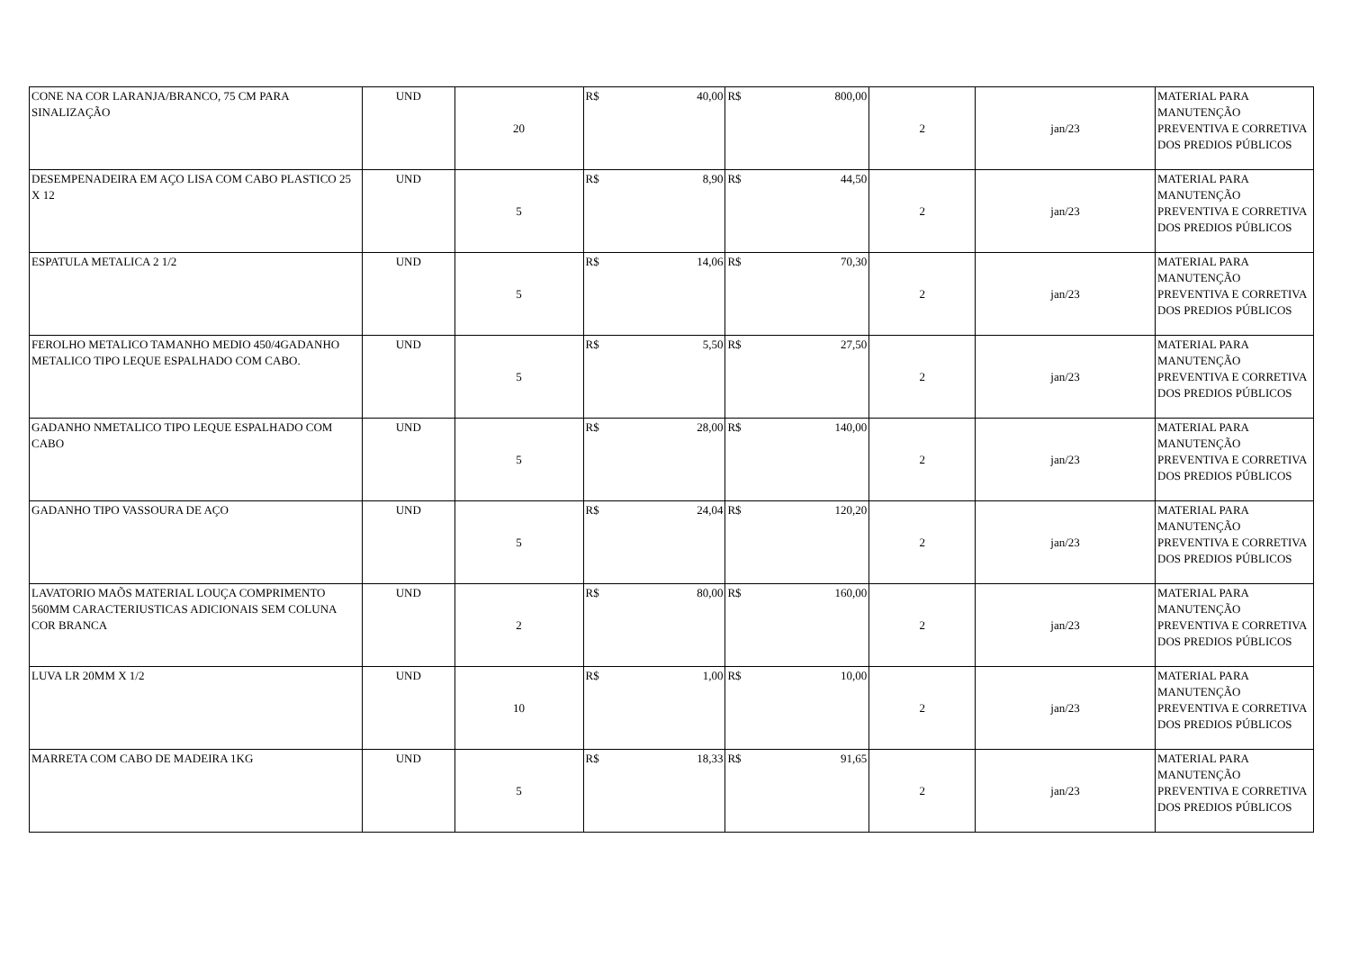| CONE NA COR LARANJA/BRANCO, 75 CM PARA SINALIZAÇÃO | UND | 20 | R$ 40,00 | R$ 800,00 | 2 | jan/23 | MATERIAL PARA MANUTENÇÃO PREVENTIVA E CORRETIVA DOS PREDIOS PÚBLICOS |
| DESEMPENADEIRA EM AÇO LISA COM CABO PLASTICO 25 X 12 | UND | 5 | R$ 8,90 | R$ 44,50 | 2 | jan/23 | MATERIAL PARA MANUTENÇÃO PREVENTIVA E CORRETIVA DOS PREDIOS PÚBLICOS |
| ESPATULA METALICA 2 1/2 | UND | 5 | R$ 14,06 | R$ 70,30 | 2 | jan/23 | MATERIAL PARA MANUTENÇÃO PREVENTIVA E CORRETIVA DOS PREDIOS PÚBLICOS |
| FEROLHO METALICO TAMANHO MEDIO 450/4GADANHO METALICO TIPO LEQUE ESPALHADO COM CABO. | UND | 5 | R$ 5,50 | R$ 27,50 | 2 | jan/23 | MATERIAL PARA MANUTENÇÃO PREVENTIVA E CORRETIVA DOS PREDIOS PÚBLICOS |
| GADANHO NMETALICO TIPO LEQUE ESPALHADO COM CABO | UND | 5 | R$ 28,00 | R$ 140,00 | 2 | jan/23 | MATERIAL PARA MANUTENÇÃO PREVENTIVA E CORRETIVA DOS PREDIOS PÚBLICOS |
| GADANHO TIPO VASSOURA DE AÇO | UND | 5 | R$ 24,04 | R$ 120,20 | 2 | jan/23 | MATERIAL PARA MANUTENÇÃO PREVENTIVA E CORRETIVA DOS PREDIOS PÚBLICOS |
| LAVATORIO MAÕS MATERIAL LOUÇA COMPRIMENTO 560MM CARACTERIUSTICAS ADICIONAIS SEM COLUNA COR BRANCA | UND | 2 | R$ 80,00 | R$ 160,00 | 2 | jan/23 | MATERIAL PARA MANUTENÇÃO PREVENTIVA E CORRETIVA DOS PREDIOS PÚBLICOS |
| LUVA LR 20MM X 1/2 | UND | 10 | R$ 1,00 | R$ 10,00 | 2 | jan/23 | MATERIAL PARA MANUTENÇÃO PREVENTIVA E CORRETIVA DOS PREDIOS PÚBLICOS |
| MARRETA COM CABO DE MADEIRA 1KG | UND | 5 | R$ 18,33 | R$ 91,65 | 2 | jan/23 | MATERIAL PARA MANUTENÇÃO PREVENTIVA E CORRETIVA DOS PREDIOS PÚBLICOS |